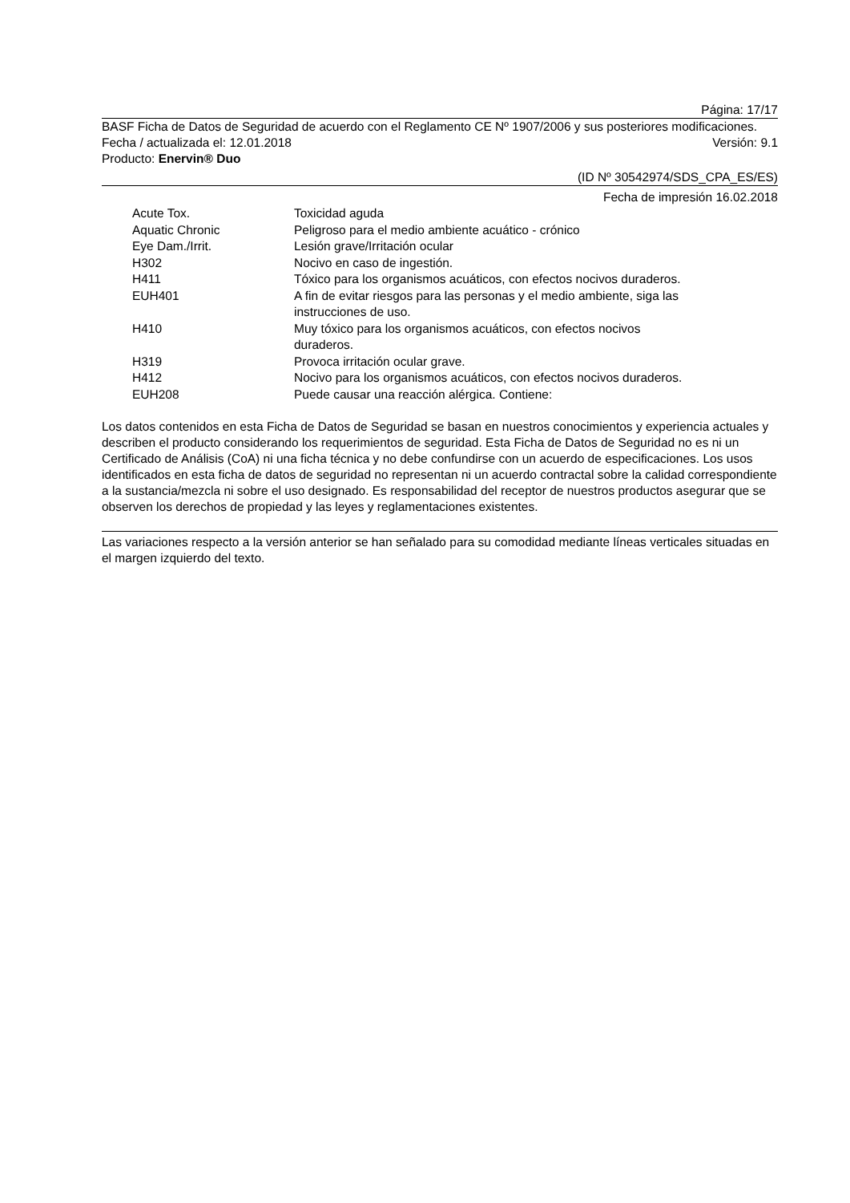Página: 17/17
BASF Ficha de Datos de Seguridad de acuerdo con el Reglamento CE Nº 1907/2006 y sus posteriores modificaciones.
Fecha / actualizada el: 12.01.2018 Versión: 9.1
Producto: Enervin® Duo
(ID Nº 30542974/SDS_CPA_ES/ES)
Fecha de impresión 16.02.2018
| Acute Tox. | Toxicidad aguda |
| Aquatic Chronic | Peligroso para el medio ambiente acuático - crónico |
| Eye Dam./Irrit. | Lesión grave/Irritación ocular |
| H302 | Nocivo en caso de ingestión. |
| H411 | Tóxico para los organismos acuáticos, con efectos nocivos duraderos. |
| EUH401 | A fin de evitar riesgos para las personas y el medio ambiente, siga las instrucciones de uso. |
| H410 | Muy tóxico para los organismos acuáticos, con efectos nocivos duraderos. |
| H319 | Provoca irritación ocular grave. |
| H412 | Nocivo para los organismos acuáticos, con efectos nocivos duraderos. |
| EUH208 | Puede causar una reacción alérgica. Contiene: |
Los datos contenidos en esta Ficha de Datos de Seguridad se basan en nuestros conocimientos y experiencia actuales y describen el producto considerando los requerimientos de seguridad. Esta Ficha de Datos de Seguridad no es ni un Certificado de Análisis (CoA) ni una ficha técnica y no debe confundirse con un acuerdo de especificaciones. Los usos identificados en esta ficha de datos de seguridad no representan ni un acuerdo contractal sobre la calidad correspondiente a la sustancia/mezcla ni sobre el uso designado. Es responsabilidad del receptor de nuestros productos asegurar que se observen los derechos de propiedad y las leyes y reglamentaciones existentes.
Las variaciones respecto a la versión anterior se han señalado para su comodidad mediante líneas verticales situadas en el margen izquierdo del texto.